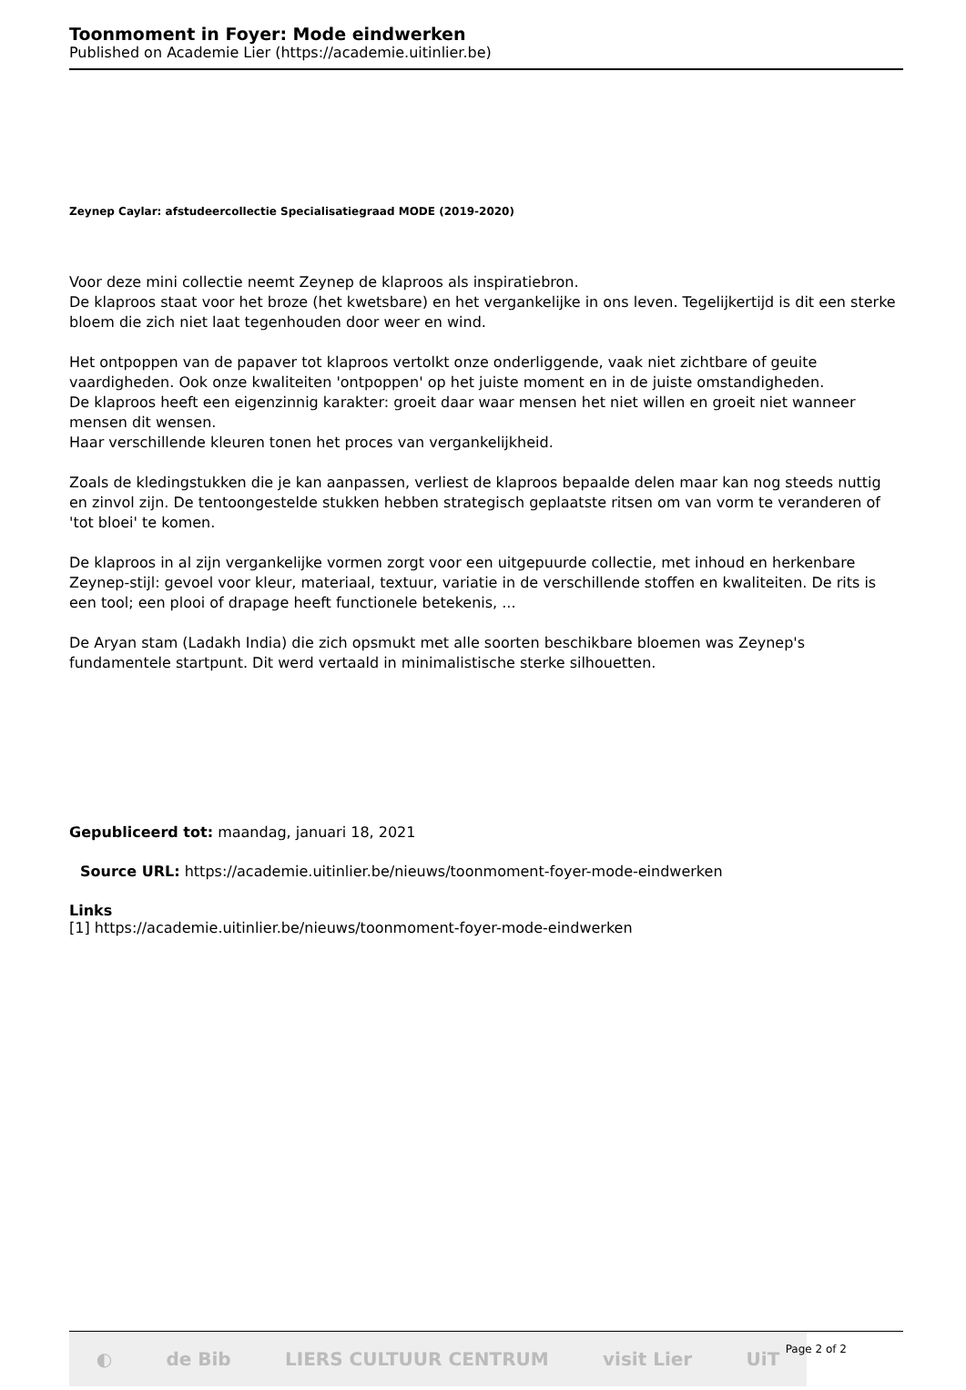Toonmoment in Foyer: Mode eindwerken
Published on Academie Lier (https://academie.uitinlier.be)
Zeynep Caylar: afstudeercollectie Specialisatiegraad MODE (2019-2020)
Voor deze mini collectie neemt Zeynep de klaproos als inspiratiebron.
De klaproos staat voor het broze (het kwetsbare) en het vergankelijke in ons leven. Tegelijkertijd is dit een sterke bloem die zich niet laat tegenhouden door weer en wind.
Het ontpoppen van de papaver tot klaproos vertolkt onze onderliggende, vaak niet zichtbare of geuite vaardigheden. Ook onze kwaliteiten 'ontpoppen' op het juiste moment en in de juiste omstandigheden.
De klaproos heeft een eigenzinnig karakter: groeit daar waar mensen het niet willen en groeit niet wanneer mensen dit wensen.
Haar verschillende kleuren tonen het proces van vergankelijkheid.
Zoals de kledingstukken die je kan aanpassen, verliest de klaproos bepaalde delen maar kan nog steeds nuttig en zinvol zijn. De tentoongestelde stukken hebben strategisch geplaatste ritsen om van vorm te veranderen of 'tot bloei' te komen.
De klaproos in al zijn vergankelijke vormen zorgt voor een uitgepuurde collectie, met inhoud en herkenbare Zeynep-stijl: gevoel voor kleur, materiaal, textuur, variatie in de verschillende stoffen en kwaliteiten. De rits is een tool; een plooi of drapage heeft functionele betekenis, ...
De Aryan stam (Ladakh India) die zich opsmukt met alle soorten beschikbare bloemen was Zeynep's fundamentele startpunt. Dit werd vertaald in minimalistische sterke silhouetten.
Gepubliceerd tot: maandag, januari 18, 2021
Source URL: https://academie.uitinlier.be/nieuws/toonmoment-foyer-mode-eindwerken
Links
[1] https://academie.uitinlier.be/nieuws/toonmoment-foyer-mode-eindwerken
◐ de Bib LIERS CULTUUR CENTRUM visit Lier UiT
Page 2 of 2